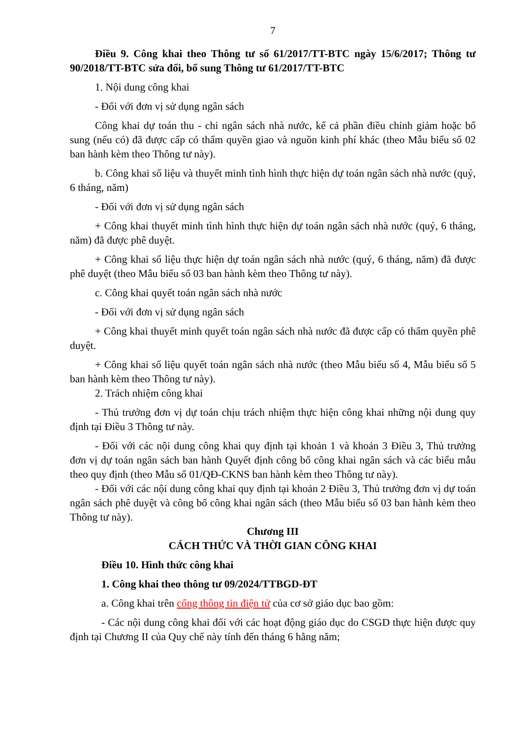7
Điều 9. Công khai theo Thông tư số 61/2017/TT-BTC ngày 15/6/2017; Thông tư 90/2018/TT-BTC sửa đổi, bổ sung Thông tư 61/2017/TT-BTC
1. Nội dung công khai
- Đối với đơn vị sử dụng ngân sách
Công khai dự toán thu - chi ngân sách nhà nước, kể cả phần điều chỉnh giảm hoặc bổ sung (nếu có) đã được cấp có thẩm quyền giao và nguồn kinh phí khác (theo Mẫu biểu số 02 ban hành kèm theo Thông tư này).
b. Công khai số liệu và thuyết minh tình hình thực hiện dự toán ngân sách nhà nước (quý, 6 tháng, năm)
- Đối với đơn vị sử dụng ngân sách
+ Công khai thuyết minh tình hình thực hiện dự toán ngân sách nhà nước (quý, 6 tháng, năm) đã được phê duyệt.
+ Công khai số liệu thực hiện dự toán ngân sách nhà nước (quý, 6 tháng, năm) đã được phê duyệt (theo Mẫu biểu số 03 ban hành kèm theo Thông tư này).
c. Công khai quyết toán ngân sách nhà nước
- Đối với đơn vị sử dụng ngân sách
+ Công khai thuyết minh quyết toán ngân sách nhà nước đã được cấp có thẩm quyền phê duyệt.
+ Công khai số liệu quyết toán ngân sách nhà nước (theo Mẫu biểu số 4, Mẫu biểu số 5 ban hành kèm theo Thông tư này).
2. Trách nhiệm công khai
- Thủ trưởng đơn vị dự toán chịu trách nhiệm thực hiện công khai những nội dung quy định tại Điều 3 Thông tư này.
- Đối với các nội dung công khai quy định tại khoản 1 và khoản 3 Điều 3, Thủ trưởng đơn vị dự toán ngân sách ban hành Quyết định công bố công khai ngân sách và các biểu mẫu theo quy định (theo Mẫu số 01/QĐ-CKNS ban hành kèm theo Thông tư này).
- Đối với các nội dung công khai quy định tại khoản 2 Điều 3, Thủ trưởng đơn vị dự toán ngân sách phê duyệt và công bố công khai ngân sách (theo Mẫu biểu số 03 ban hành kèm theo Thông tư này).
Chương III
CÁCH THỨC VÀ THỜI GIAN CÔNG KHAI
Điều 10. Hình thức công khai
1. Công khai theo thông tư 09/2024/TTBGD-ĐT
a. Công khai trên cổng thông tin điện tử của cơ sở giáo dục bao gồm:
- Các nội dung công khai đối với các hoạt động giáo dục do CSGD thực hiện được quy định tại Chương II của Quy chế này tính đến tháng 6 hằng năm;